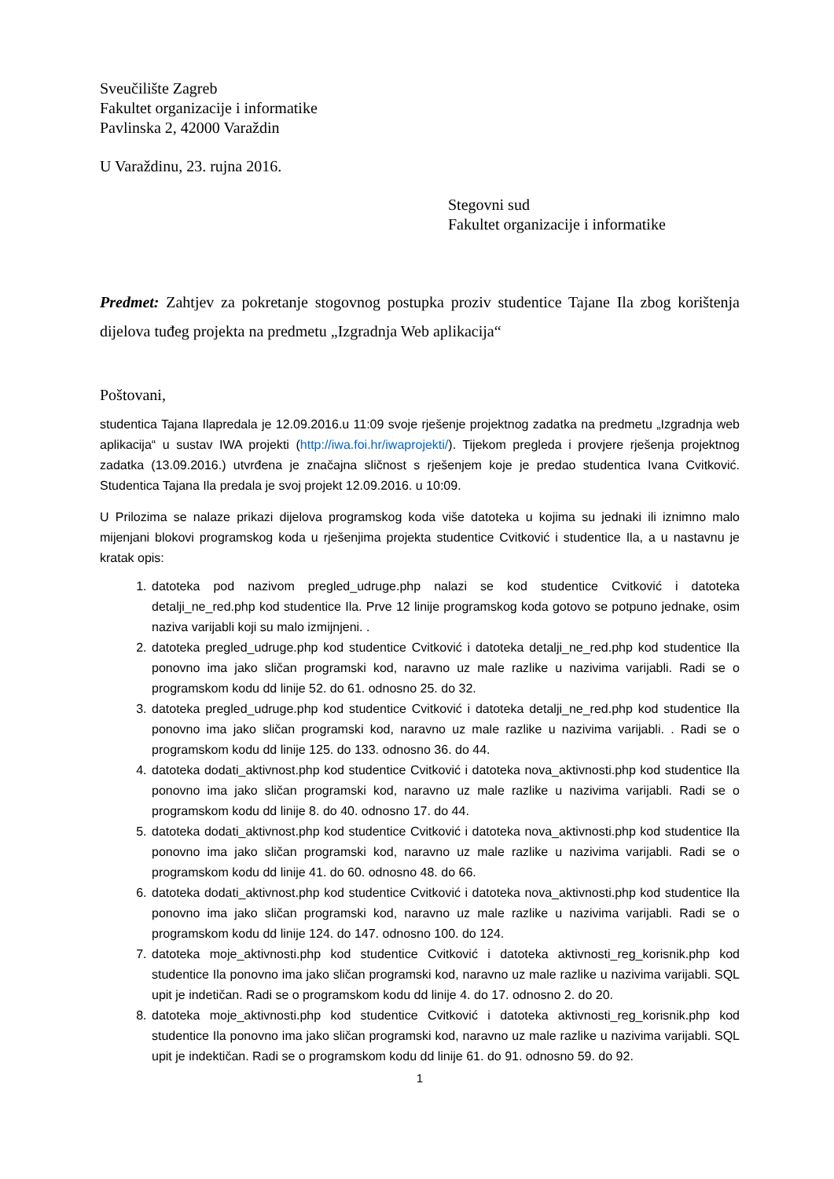Sveučilište Zagreb
Fakultet organizacije i informatike
Pavlinska 2, 42000 Varaždin
U Varaždinu, 23. rujna 2016.
Stegovni sud
Fakultet organizacije i informatike
Predmet: Zahtjev za pokretanje stogovnog postupka proziv studentice Tajane Ila zbog korištenja dijelova tuđeg projekta na predmetu „Izgradnja Web aplikacija“
Poštovani,
studentica Tajana Ilapredala je 12.09.2016.u 11:09 svoje rješenje projektnog zadatka na predmetu „Izgradnja web aplikacija“ u sustav IWA projekti (http://iwa.foi.hr/iwaprojekti/). Tijekom pregleda i provjere rješenja projektnog zadatka (13.09.2016.) utvrđena je značajna sličnost s rješenjem koje je predao studentica Ivana Cvitković. Studentica Tajana Ila predala je svoj projekt 12.09.2016. u 10:09.
U Prilozima se nalaze prikazi dijelova programskog koda više datoteka u kojima su jednaki ili iznimno malo mijenjani blokovi programskog koda u rješenjima projekta studentice Cvitković i studentice Ila, a u nastavnu je kratak opis:
1. datoteka pod nazivom pregled_udruge.php nalazi se kod studentice Cvitković i datoteka detalji_ne_red.php kod studentice Ila. Prve 12 linije programskog koda gotovo se potpuno jednake, osim naziva varijabli koji su malo izmijnjeni. .
2. datoteka pregled_udruge.php kod studentice Cvitković i datoteka detalji_ne_red.php kod studentice Ila ponovno ima jako sličan programski kod, naravno uz male razlike u nazivima varijabli. Radi se o programskom kodu dd linije 52. do 61. odnosno 25. do 32.
3. datoteka pregled_udruge.php kod studentice Cvitković i datoteka detalji_ne_red.php kod studentice Ila ponovno ima jako sličan programski kod, naravno uz male razlike u nazivima varijabli. . Radi se o programskom kodu dd linije 125. do 133. odnosno 36. do 44.
4. datoteka dodati_aktivnost.php kod studentice Cvitković i datoteka nova_aktivnosti.php kod studentice Ila ponovno ima jako sličan programski kod, naravno uz male razlike u nazivima varijabli. Radi se o programskom kodu dd linije 8. do 40. odnosno 17. do 44.
5. datoteka dodati_aktivnost.php kod studentice Cvitković i datoteka nova_aktivnosti.php kod studentice Ila ponovno ima jako sličan programski kod, naravno uz male razlike u nazivima varijabli. Radi se o programskom kodu dd linije 41. do 60. odnosno 48. do 66.
6. datoteka dodati_aktivnost.php kod studentice Cvitković i datoteka nova_aktivnosti.php kod studentice Ila ponovno ima jako sličan programski kod, naravno uz male razlike u nazivima varijabli. Radi se o programskom kodu dd linije 124. do 147. odnosno 100. do 124.
7. datoteka moje_aktivnosti.php kod studentice Cvitković i datoteka aktivnosti_reg_korisnik.php kod studentice Ila ponovno ima jako sličan programski kod, naravno uz male razlike u nazivima varijabli. SQL upit je indetičan. Radi se o programskom kodu dd linije 4. do 17. odnosno 2. do 20.
8. datoteka moje_aktivnosti.php kod studentice Cvitković i datoteka aktivnosti_reg_korisnik.php kod studentice Ila ponovno ima jako sličan programski kod, naravno uz male razlike u nazivima varijabli. SQL upit je indektičan. Radi se o programskom kodu dd linije 61. do 91. odnosno 59. do 92.
1